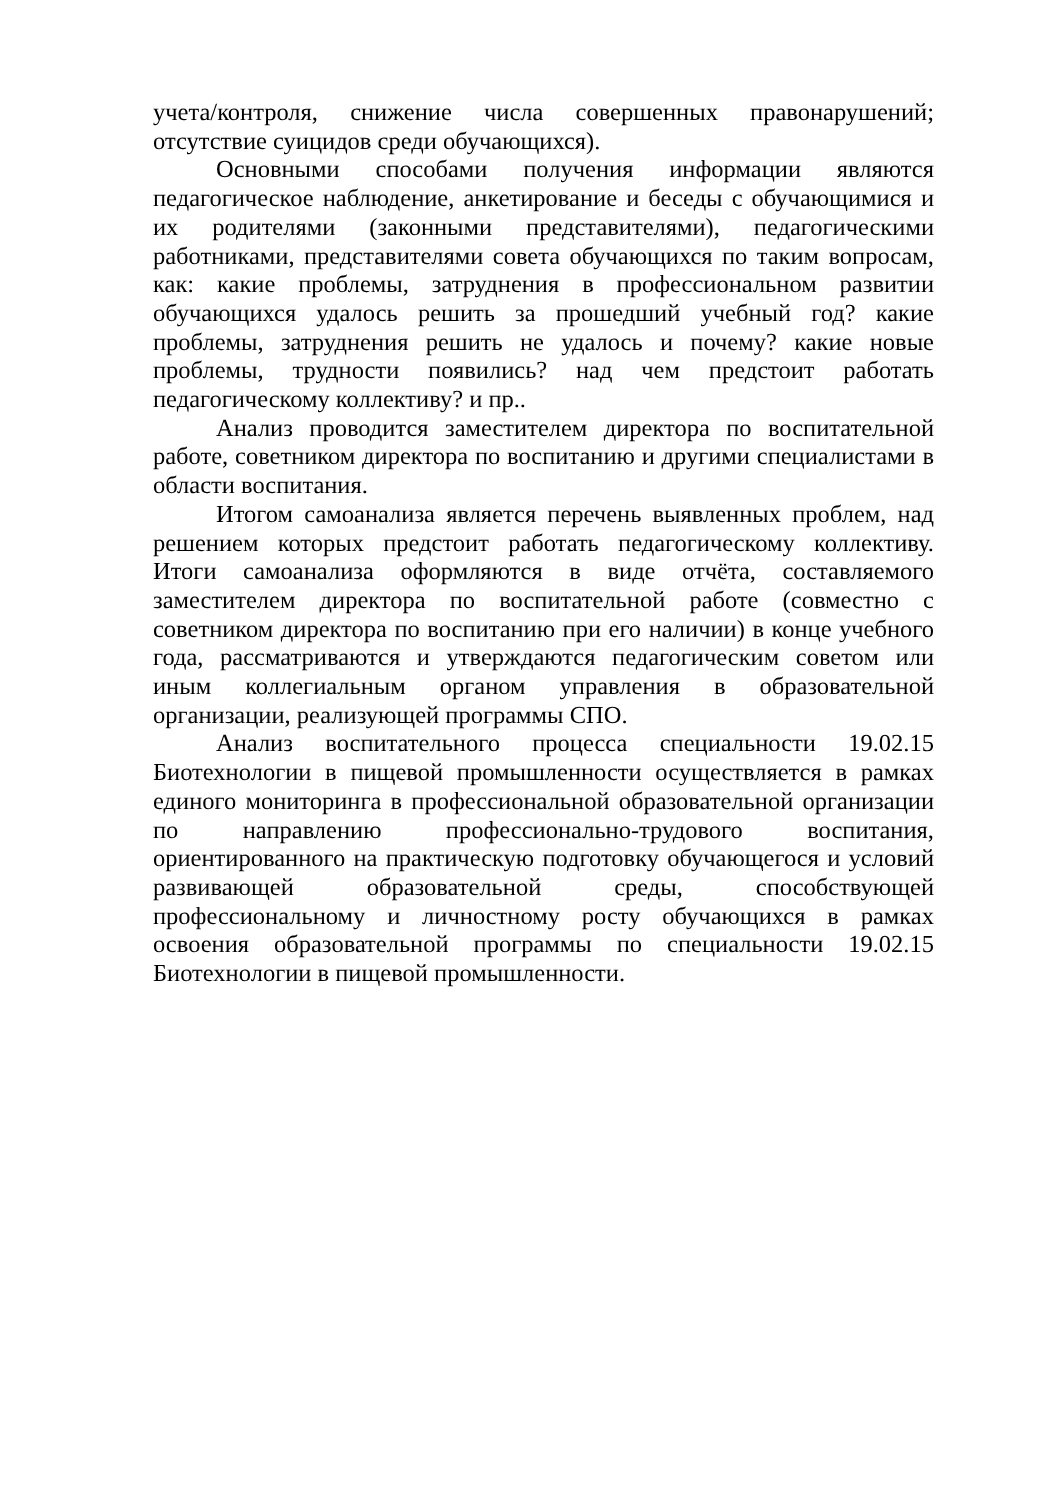учета/контроля, снижение числа совершенных правонарушений; отсутствие суицидов среди обучающихся).
Основными способами получения информации являются педагогическое наблюдение, анкетирование и беседы с обучающимися и их родителями (законными представителями), педагогическими работниками, представителями совета обучающихся по таким вопросам, как: какие проблемы, затруднения в профессиональном развитии обучающихся удалось решить за прошедший учебный год? какие проблемы, затруднения решить не удалось и почему? какие новые проблемы, трудности появились? над чем предстоит работать педагогическому коллективу? и пр..
Анализ проводится заместителем директора по воспитательной работе, советником директора по воспитанию и другими специалистами в области воспитания.
Итогом самоанализа является перечень выявленных проблем, над решением которых предстоит работать педагогическому коллективу. Итоги самоанализа оформляются в виде отчёта, составляемого заместителем директора по воспитательной работе (совместно с советником директора по воспитанию при его наличии) в конце учебного года, рассматриваются и утверждаются педагогическим советом или иным коллегиальным органом управления в образовательной организации, реализующей программы СПО.
Анализ воспитательного процесса специальности 19.02.15 Биотехнологии в пищевой промышленности осуществляется в рамках единого мониторинга в профессиональной образовательной организации по направлению профессионально-трудового воспитания, ориентированного на практическую подготовку обучающегося и условий развивающей образовательной среды, способствующей профессиональному и личностному росту обучающихся в рамках освоения образовательной программы по специальности 19.02.15 Биотехнологии в пищевой промышленности.